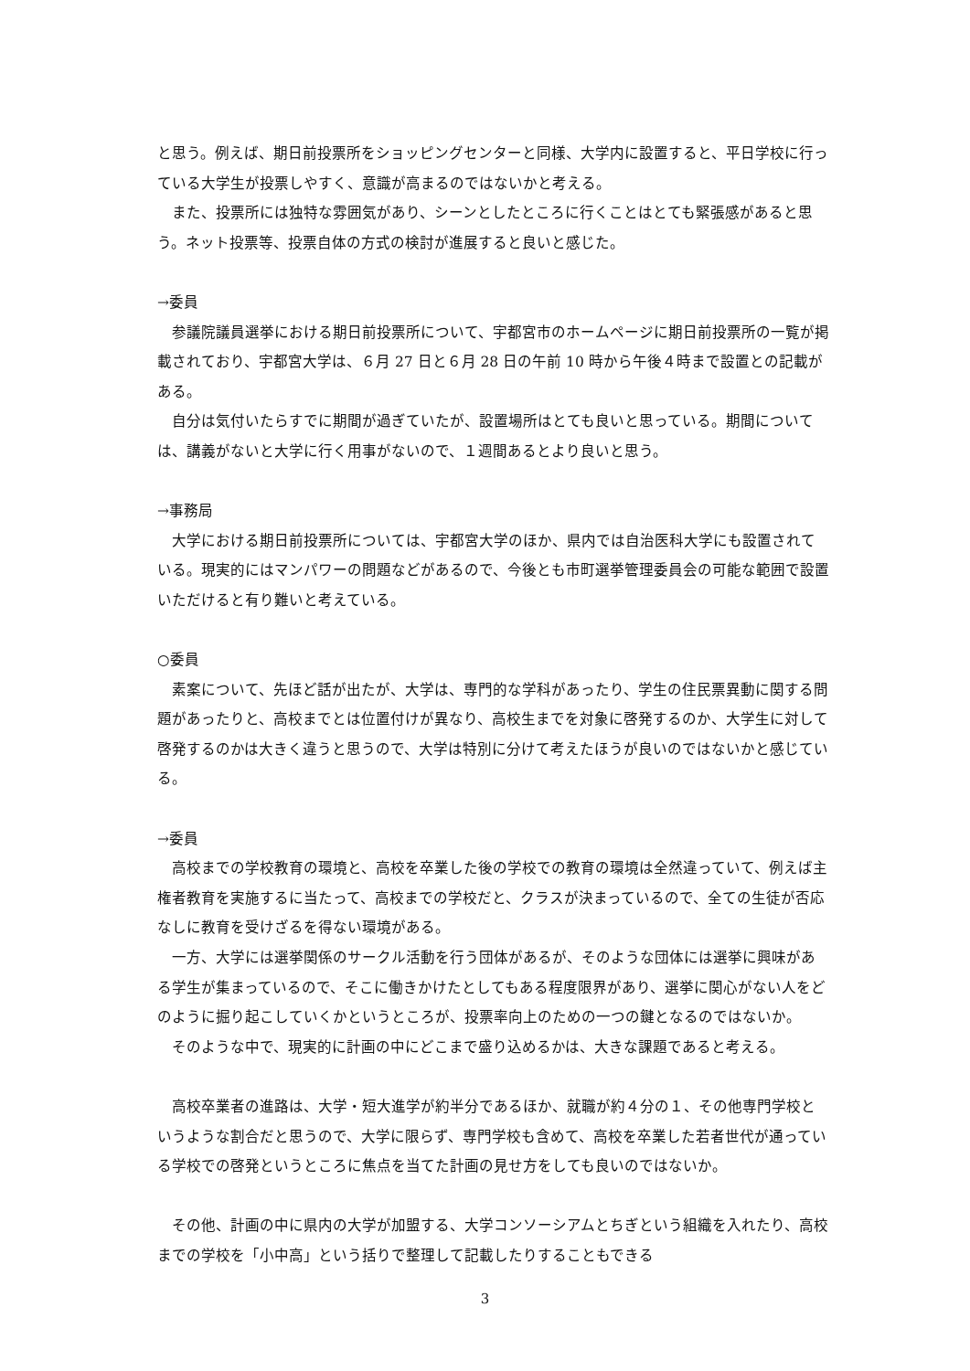と思う。例えば、期日前投票所をショッピングセンターと同様、大学内に設置すると、平日学校に行っている大学生が投票しやすく、意識が高まるのではないかと考える。
また、投票所には独特な雰囲気があり、シーンとしたところに行くことはとても緊張感があると思う。ネット投票等、投票自体の方式の検討が進展すると良いと感じた。
→委員
参議院議員選挙における期日前投票所について、宇都宮市のホームページに期日前投票所の一覧が掲載されており、宇都宮大学は、６月 27 日と６月 28 日の午前 10 時から午後４時まで設置との記載がある。
自分は気付いたらすでに期間が過ぎていたが、設置場所はとても良いと思っている。期間については、講義がないと大学に行く用事がないので、１週間あるとより良いと思う。
→事務局
大学における期日前投票所については、宇都宮大学のほか、県内では自治医科大学にも設置されている。現実的にはマンパワーの問題などがあるので、今後とも市町選挙管理委員会の可能な範囲で設置いただけると有り難いと考えている。
○委員
素案について、先ほど話が出たが、大学は、専門的な学科があったり、学生の住民票異動に関する問題があったりと、高校までとは位置付けが異なり、高校生までを対象に啓発するのか、大学生に対して啓発するのかは大きく違うと思うので、大学は特別に分けて考えたほうが良いのではないかと感じている。
→委員
高校までの学校教育の環境と、高校を卒業した後の学校での教育の環境は全然違っていて、例えば主権者教育を実施するに当たって、高校までの学校だと、クラスが決まっているので、全ての生徒が否応なしに教育を受けざるを得ない環境がある。
一方、大学には選挙関係のサークル活動を行う団体があるが、そのような団体には選挙に興味がある学生が集まっているので、そこに働きかけたとしてもある程度限界があり、選挙に関心がない人をどのように掘り起こしていくかというところが、投票率向上のための一つの鍵となるのではないか。
そのような中で、現実的に計画の中にどこまで盛り込めるかは、大きな課題であると考える。
高校卒業者の進路は、大学・短大進学が約半分であるほか、就職が約４分の１、その他専門学校というような割合だと思うので、大学に限らず、専門学校も含めて、高校を卒業した若者世代が通っている学校での啓発というところに焦点を当てた計画の見せ方をしても良いのではないか。
その他、計画の中に県内の大学が加盟する、大学コンソーシアムとちぎという組織を入れたり、高校までの学校を「小中高」という括りで整理して記載したりすることもできる
3